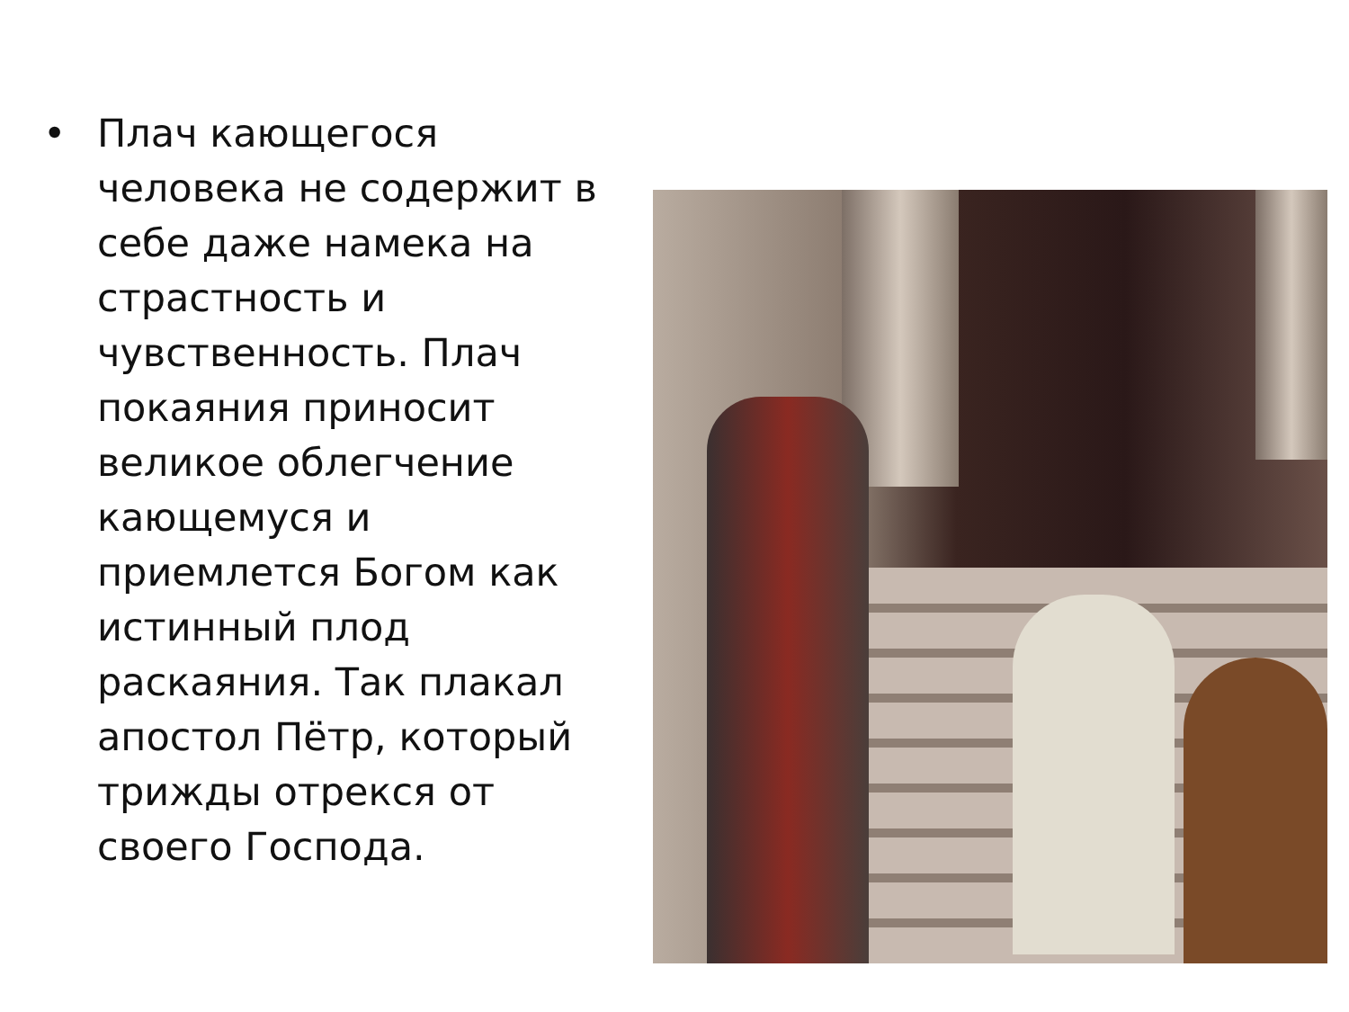• Плач кающегося человека не содержит в себе даже намека на страстность и чувственность. Плач покаяния приносит великое облегчение кающемуся и приемлется Богом как истинный плод раскаяния. Так плакал апостол Пётр, который трижды отрекся от своего Господа.